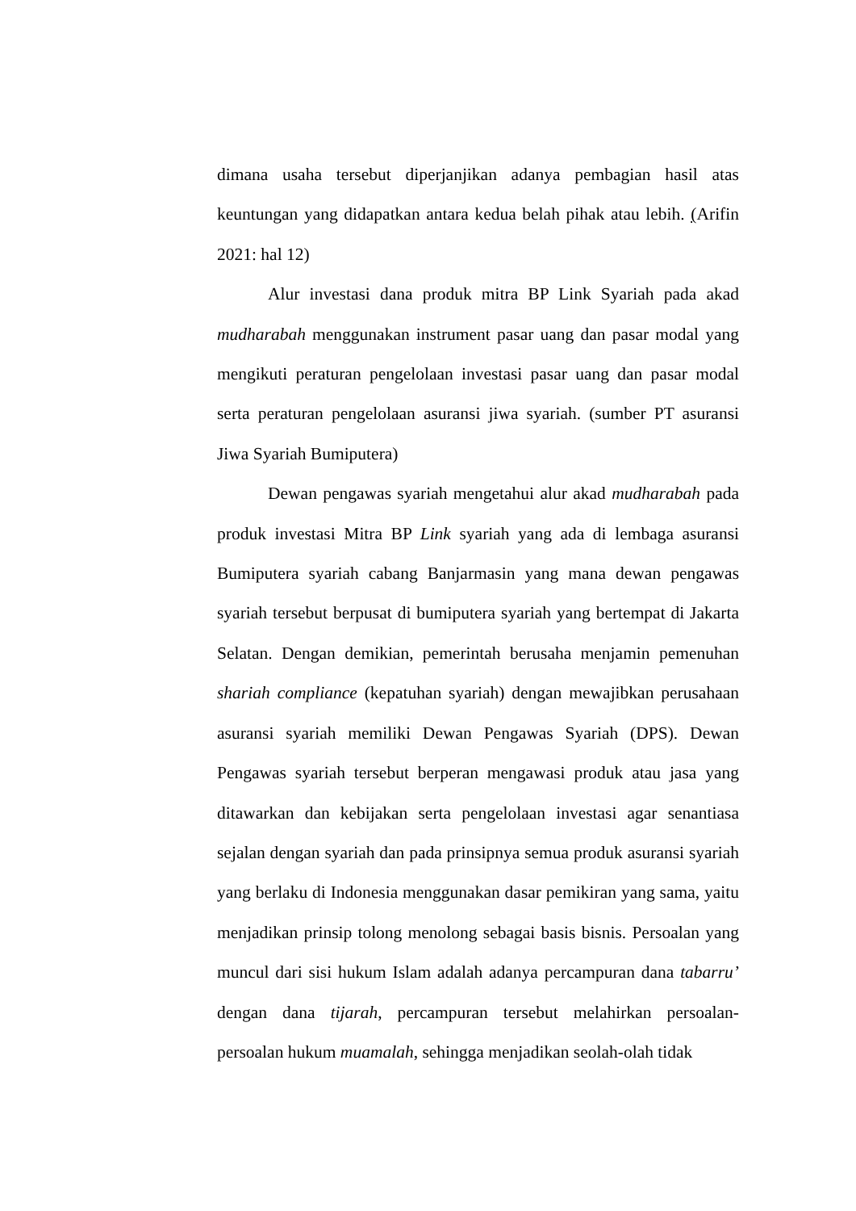dimana usaha tersebut diperjanjikan adanya pembagian hasil atas keuntungan yang didapatkan antara kedua belah pihak atau lebih. (Arifin 2021: hal 12)
Alur investasi dana produk mitra BP Link Syariah pada akad mudharabah menggunakan instrument pasar uang dan pasar modal yang mengikuti peraturan pengelolaan investasi pasar uang dan pasar modal serta peraturan pengelolaan asuransi jiwa syariah. (sumber PT asuransi Jiwa Syariah Bumiputera)
Dewan pengawas syariah mengetahui alur akad mudharabah pada produk investasi Mitra BP Link syariah yang ada di lembaga asuransi Bumiputera syariah cabang Banjarmasin yang mana dewan pengawas syariah tersebut berpusat di bumiputera syariah yang bertempat di Jakarta Selatan. Dengan demikian, pemerintah berusaha menjamin pemenuhan shariah compliance (kepatuhan syariah) dengan mewajibkan perusahaan asuransi syariah memiliki Dewan Pengawas Syariah (DPS). Dewan Pengawas syariah tersebut berperan mengawasi produk atau jasa yang ditawarkan dan kebijakan serta pengelolaan investasi agar senantiasa sejalan dengan syariah dan pada prinsipnya semua produk asuransi syariah yang berlaku di Indonesia menggunakan dasar pemikiran yang sama, yaitu menjadikan prinsip tolong menolong sebagai basis bisnis. Persoalan yang muncul dari sisi hukum Islam adalah adanya percampuran dana tabarru’ dengan dana tijarah, percampuran tersebut melahirkan persoalan-persoalan hukum muamalah, sehingga menjadikan seolah-olah tidak